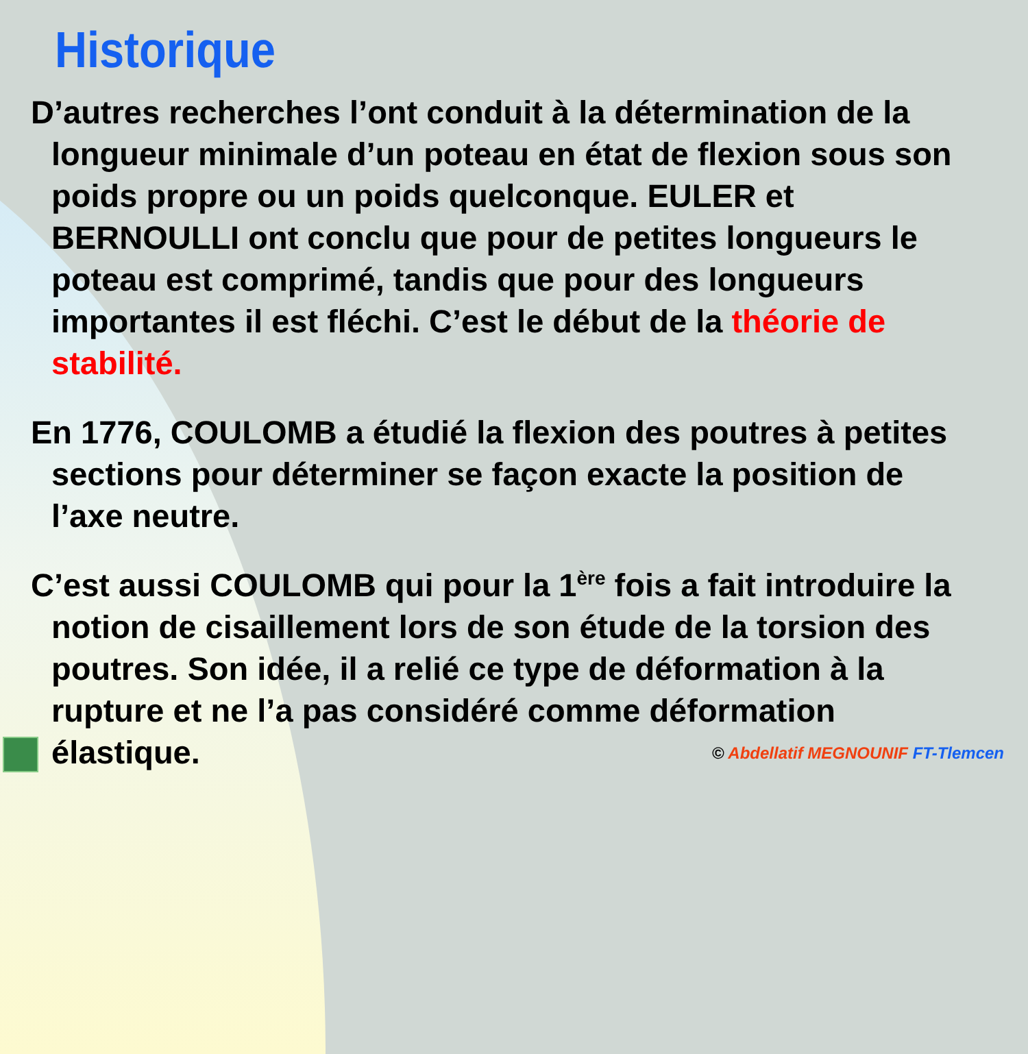Historique
D’autres recherches l’ont conduit à la détermination de la longueur minimale d’un poteau en état de flexion sous son poids propre ou un poids quelconque. EULER et BERNOULLI ont conclu que pour de petites longueurs le poteau est comprimé, tandis que pour des longueurs importantes il est fléchi. C’est le début de la théorie de stabilité.
En 1776, COULOMB a étudié la flexion des poutres à petites sections pour déterminer se façon exacte la position de l’axe neutre.
C’est aussi COULOMB qui pour la 1<sup>ère</sup> fois a fait introduire la notion de cisaillement lors de son étude de la torsion des poutres. Son idée, il a relié ce type de déformation à la rupture et ne l’a pas considéré comme déformation élastique.
© Abdellatif MEGNOUNIF FT-Tlemcen